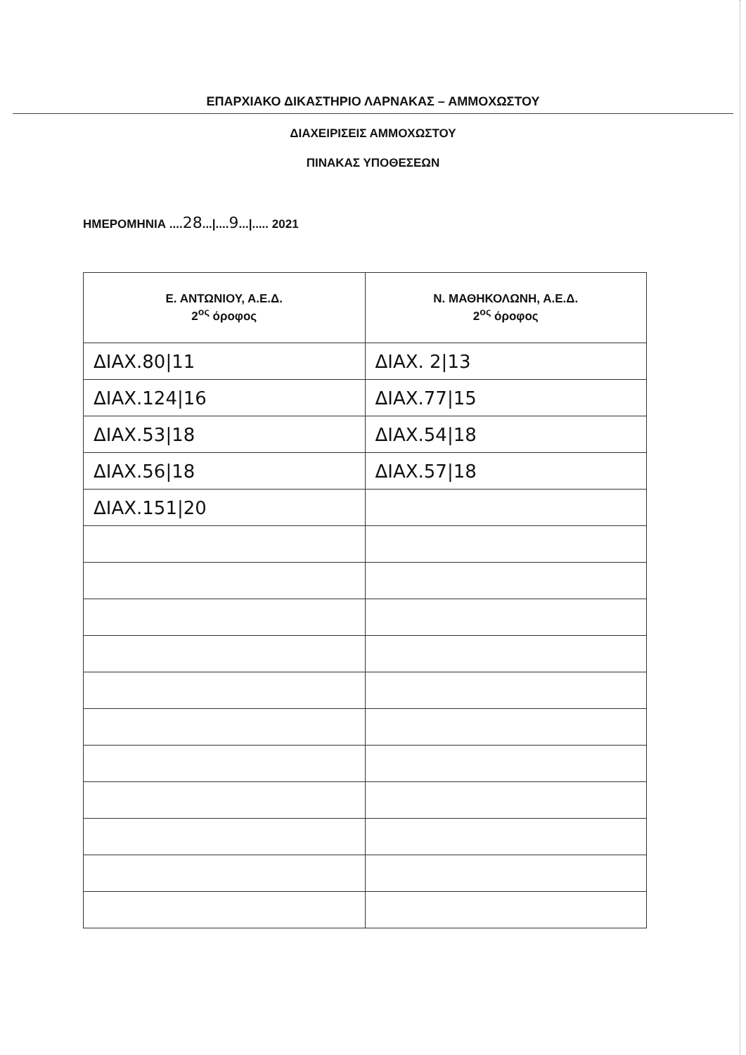ΕΠΑΡΧΙΑΚΟ ΔΙΚΑΣΤΗΡΙΟ ΛΑΡΝΑΚΑΣ – ΑΜΜΟΧΩΣΤΟΥ
ΔΙΑΧΕΙΡΙΣΕΙΣ ΑΜΜΟΧΩΣΤΟΥ
ΠΙΝΑΚΑΣ ΥΠΟΘΕΣΕΩΝ
ΗΜΕΡΟΜΗΝΙΑ ....28...|....9...|..... 2021
| Ε. ΑΝΤΩΝΙΟΥ, Α.Ε.Δ. 2<sup>ος</sup> όροφος | Ν. ΜΑΘΗΚΟΛΩΝΗ, Α.Ε.Δ. 2<sup>ος</sup> όροφος |
| --- | --- |
| ΔΙΑΧ.80/11 | ΔΙΑΧ. 2/13 |
| ΔΙΑΧ.124/16 | ΔΙΑΧ.77/15 |
| ΔΙΑΧ.53/18 | ΔΙΑΧ.54/18 |
| ΔΙΑΧ.56/18 | ΔΙΑΧ.57/18 |
| ΔΙΑΧ.151/20 | |